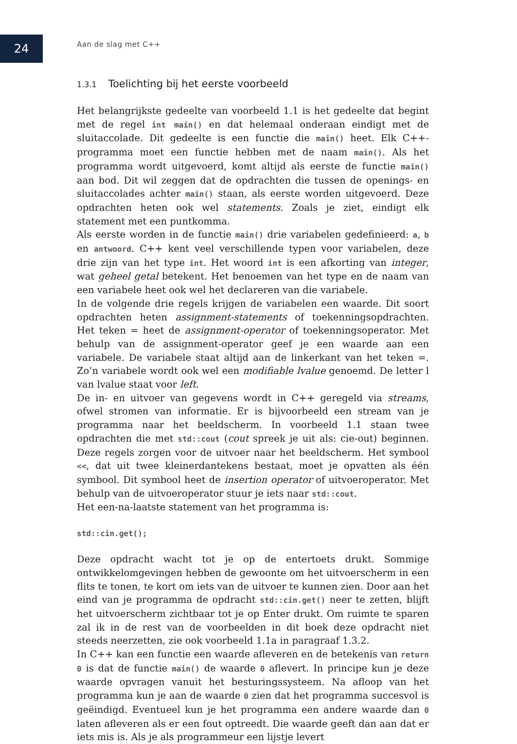24 Aan de slag met C++
1.3.1 Toelichting bij het eerste voorbeeld
Het belangrijkste gedeelte van voorbeeld 1.1 is het gedeelte dat begint met de regel int main() en dat helemaal onderaan eindigt met de sluitaccolade. Dit gedeelte is een functie die main() heet. Elk C++-programma moet een functie hebben met de naam main(). Als het programma wordt uitgevoerd, komt altijd als eerste de functie main() aan bod. Dit wil zeggen dat de opdrachten die tussen de openings- en sluitaccolades achter main() staan, als eerste worden uitgevoerd. Deze opdrachten heten ook wel statements. Zoals je ziet, eindigt elk statement met een puntkomma.
Als eerste worden in de functie main() drie variabelen gedefinieerd: a, b en antwoord. C++ kent veel verschillende typen voor variabelen, deze drie zijn van het type int. Het woord int is een afkorting van integer, wat geheel getal betekent. Het benoemen van het type en de naam van een variabele heet ook wel het declareren van die variabele.
In de volgende drie regels krijgen de variabelen een waarde. Dit soort opdrachten heten assignment-statements of toekenningsopdrachten. Het teken = heet de assignment-operator of toekenningsoperator. Met behulp van de assignment-operator geef je een waarde aan een variabele. De variabele staat altijd aan de linkerkant van het teken =. Zo’n variabele wordt ook wel een modifiable lvalue genoemd. De letter l van lvalue staat voor left.
De in- en uitvoer van gegevens wordt in C++ geregeld via streams, ofwel stromen van informatie. Er is bijvoorbeeld een stream van je programma naar het beeldscherm. In voorbeeld 1.1 staan twee opdrachten die met std::cout (cout spreek je uit als: cie-out) beginnen. Deze regels zorgen voor de uitvoer naar het beeldscherm. Het symbool <<, dat uit twee kleinerdantekens bestaat, moet je opvatten als één symbool. Dit symbool heet de insertion operator of uitvoeroperator. Met behulp van de uitvoeroperator stuur je iets naar std::cout.
Het een-na-laatste statement van het programma is:
std::cin.get();
Deze opdracht wacht tot je op de entertoets drukt. Sommige ontwikkelomgevingen hebben de gewoonte om het uitvoerscherm in een flits te tonen, te kort om iets van de uitvoer te kunnen zien. Door aan het eind van je programma de opdracht std::cin.get() neer te zetten, blijft het uitvoerscherm zichtbaar tot je op Enter drukt. Om ruimte te sparen zal ik in de rest van de voorbeelden in dit boek deze opdracht niet steeds neerzetten, zie ook voorbeeld 1.1a in paragraaf 1.3.2.
In C++ kan een functie een waarde afleveren en de betekenis van return 0 is dat de functie main() de waarde 0 aflevert. In principe kun je deze waarde opvragen vanuit het besturingssysteem. Na afloop van het programma kun je aan de waarde 0 zien dat het programma succesvol is geëindigd. Eventueel kun je het programma een andere waarde dan 0 laten afleveren als er een fout optreedt. Die waarde geeft dan aan dat er iets mis is. Als je als programmeur een lijstje levert